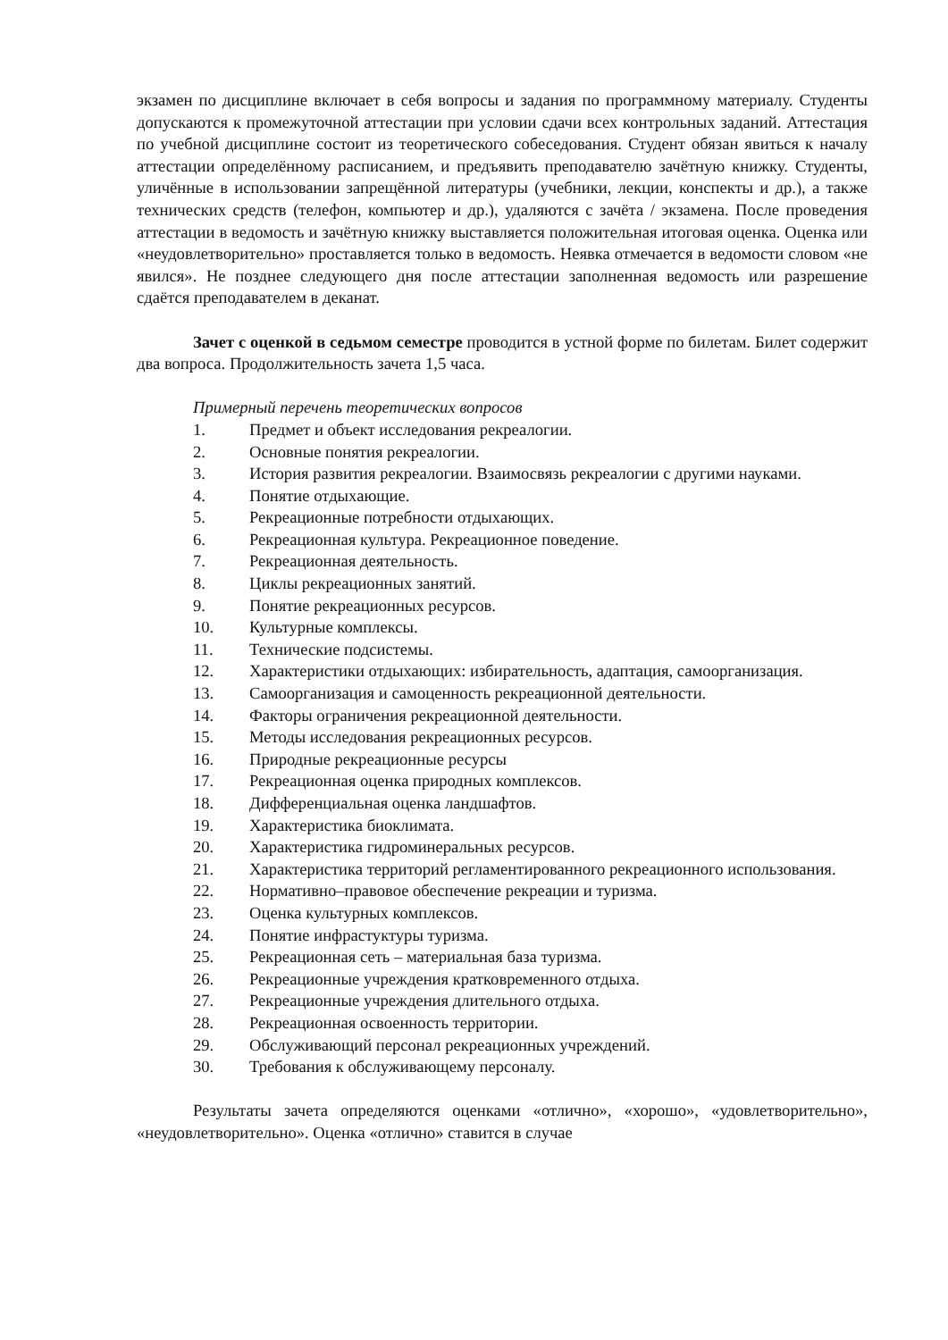экзамен по дисциплине включает в себя вопросы и задания по программному материалу. Студенты допускаются к промежуточной аттестации при условии сдачи всех контрольных заданий. Аттестация по учебной дисциплине состоит из теоретического собеседования. Студент обязан явиться к началу аттестации определённому расписанием, и предъявить преподавателю зачётную книжку. Студенты, уличённые в использовании запрещённой литературы (учебники, лекции, конспекты и др.), а также технических средств (телефон, компьютер и др.), удаляются с зачёта / экзамена. После проведения аттестации в ведомость и зачётную книжку выставляется положительная итоговая оценка. Оценка или «неудовлетворительно» проставляется только в ведомость. Неявка отмечается в ведомости словом «не явился». Не позднее следующего дня после аттестации заполненная ведомость или разрешение сдаётся преподавателем в деканат.
Зачет с оценкой в седьмом семестре проводится в устной форме по билетам. Билет содержит два вопроса. Продолжительность зачета 1,5 часа.
Примерный перечень теоретических вопросов
1. Предмет и объект исследования рекреалогии.
2. Основные понятия рекреалогии.
3. История развития рекреалогии. Взаимосвязь рекреалогии с другими науками.
4. Понятие отдыхающие.
5. Рекреационные потребности отдыхающих.
6. Рекреационная культура. Рекреационное поведение.
7. Рекреационная деятельность.
8. Циклы рекреационных занятий.
9. Понятие рекреационных ресурсов.
10. Культурные комплексы.
11. Технические подсистемы.
12. Характеристики отдыхающих: избирательность, адаптация, самоорганизация.
13. Самоорганизация и самоценность рекреационной деятельности.
14. Факторы ограничения рекреационной деятельности.
15. Методы исследования рекреационных ресурсов.
16. Природные рекреационные ресурсы
17. Рекреационная оценка природных комплексов.
18. Дифференциальная оценка ландшафтов.
19. Характеристика биоклимата.
20. Характеристика гидроминеральных ресурсов.
21. Характеристика территорий регламентированного рекреационного использования.
22. Нормативно–правовое обеспечение рекреации и туризма.
23. Оценка культурных комплексов.
24. Понятие инфрастуктуры туризма.
25. Рекреационная сеть – материальная база туризма.
26. Рекреационные учреждения кратковременного отдыха.
27. Рекреационные учреждения длительного отдыха.
28. Рекреационная освоенность территории.
29. Обслуживающий персонал рекреационных учреждений.
30. Требования к обслуживающему персоналу.
Результаты зачета определяются оценками «отлично», «хорошо», «удовлетворительно», «неудовлетворительно». Оценка «отлично» ставится в случае